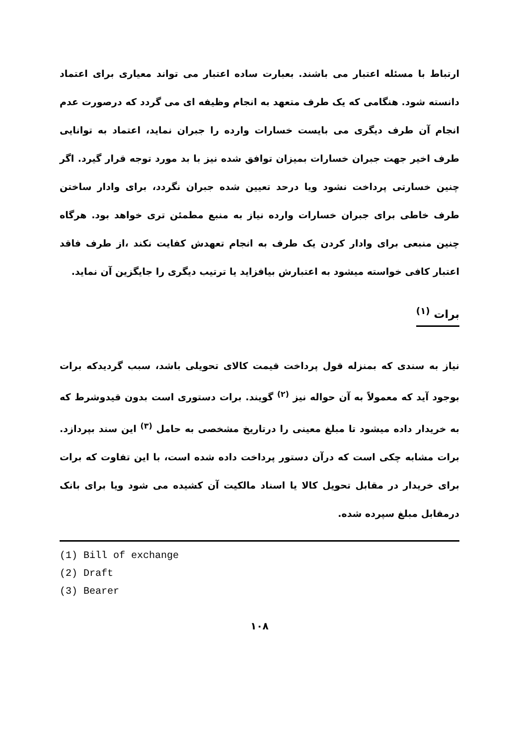ارتباط با مسئله اعتبار می باشند. بعبارت ساده اعتبار می تواند معیاری برای اعتماد دانسته شود. هنگامی که یک طرف متعهد به انجام وظیفه ای می گردد که درصورت عدم انجام آن طرف دیگری می بایست خسارات وارده را جبران نماید، اعتماد به توانایی طرف اخیر جهت جبران خسارات بمیزان توافق شده نیز با بد مورد توجه قرار گیرد. اگر چنین خسارتی پرداخت نشود ویا درحد تعیین شده جبران نگردد، برای وادار ساختن طرف خاطی برای جبران خسارات وارده نیاز به منبع مطمئن تری خواهد بود. هرگاه چنین منبعی برای وادار کردن یک طرف به انجام تعهدش کفایت نکند ،از طرف فاقد اعتبار کافی خواسته میشود به اعتبارش بیافزاید یا ترتیب دیگری را جایگزین آن نماید.
برات <sup>(۱)</sup>
نیاز به سندی که بمنزله قول پرداخت قیمت کالای تحویلی باشد، سبب گردیدکه برات بوجود آید که معمولاً به آن حواله نیز <sup>(۲)</sup> گویند. برات دستوری است بدون قیدوشرط که به خریدار داده میشود تا مبلغ معینی را درتاریخ مشخصی به حامل <sup>(۳)</sup> این سند بپردازد. برات مشابه چکی است که درآن دستور پرداخت داده شده است، با این تفاوت که برات برای خریدار در مقابل تحویل کالا یا اسناد مالکیت آن کشیده می شود ویا برای بانک درمقابل مبلغ سپرده شده.
(1) Bill of exchange
(2) Draft
(3) Bearer
۱۰۸